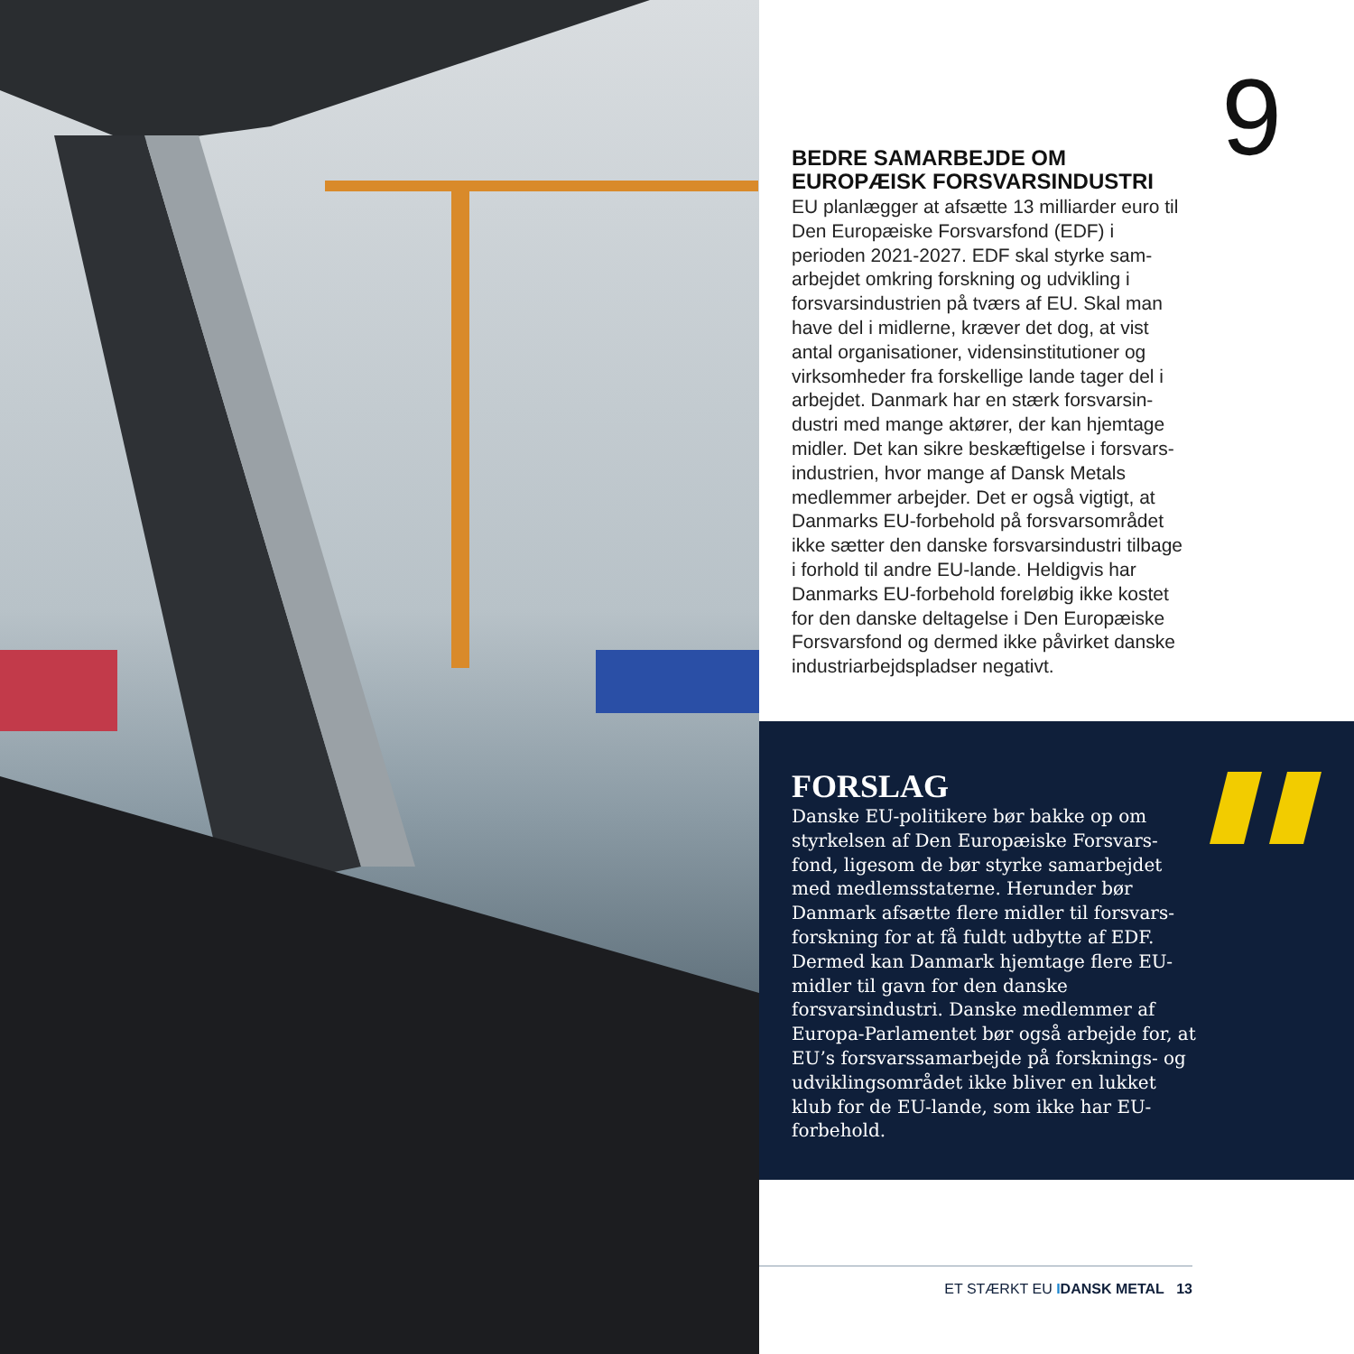9
BEDRE SAMARBEJDE OM EUROPÆISK FORSVARSINDUSTRI
EU planlægger at afsætte 13 milliarder euro til Den Europæiske Forsvarsfond (EDF) i perioden 2021-2027. EDF skal styrke sam­arbejdet omkring forskning og udvikling i forsvarsindustrien på tværs af EU. Skal man have del i midlerne, kræver det dog, at vist antal organisationer, vidensinstitutioner og virksomheder fra forskellige lande tager del i arbejdet. Danmark har en stærk forsvarsin­dustri med mange aktører, der kan hjemtage midler. Det kan sikre beskæftigelse i forsvars­industrien, hvor mange af Dansk Metals medlemmer arbejder. Det er også vigtigt, at Danmarks EU-forbehold på forsvarsområdet ikke sætter den danske forsvarsindustri tilba­ge i forhold til andre EU-lande. Heldigvis har Danmarks EU-forbehold foreløbig ikke kostet for den danske deltagelse i Den Europæiske Forsvarsfond og dermed ikke påvirket danske industriarbejdspladser negativt.
FORSLAG
Danske EU-politikere bør bakke op om styrkelsen af Den Europæiske Forsvars­fond, ligesom de bør styrke samarbejdet med medlemsstaterne. Herunder bør Danmark afsætte flere midler til forsvars­forskning for at få fuldt udbytte af EDF. Dermed kan Danmark hjemtage flere EU-midler til gavn for den danske forsvarsindustri. Danske medlemmer af Europa-Parlamentet bør også arbejde for, at EU’s forsvarssamarbejde på forsknings- og udviklingsområdet ikke bliver en lukket klub for de EU-lande, som ikke har EU-forbehold.
ET STÆRKT EU IDANSK METAL 13